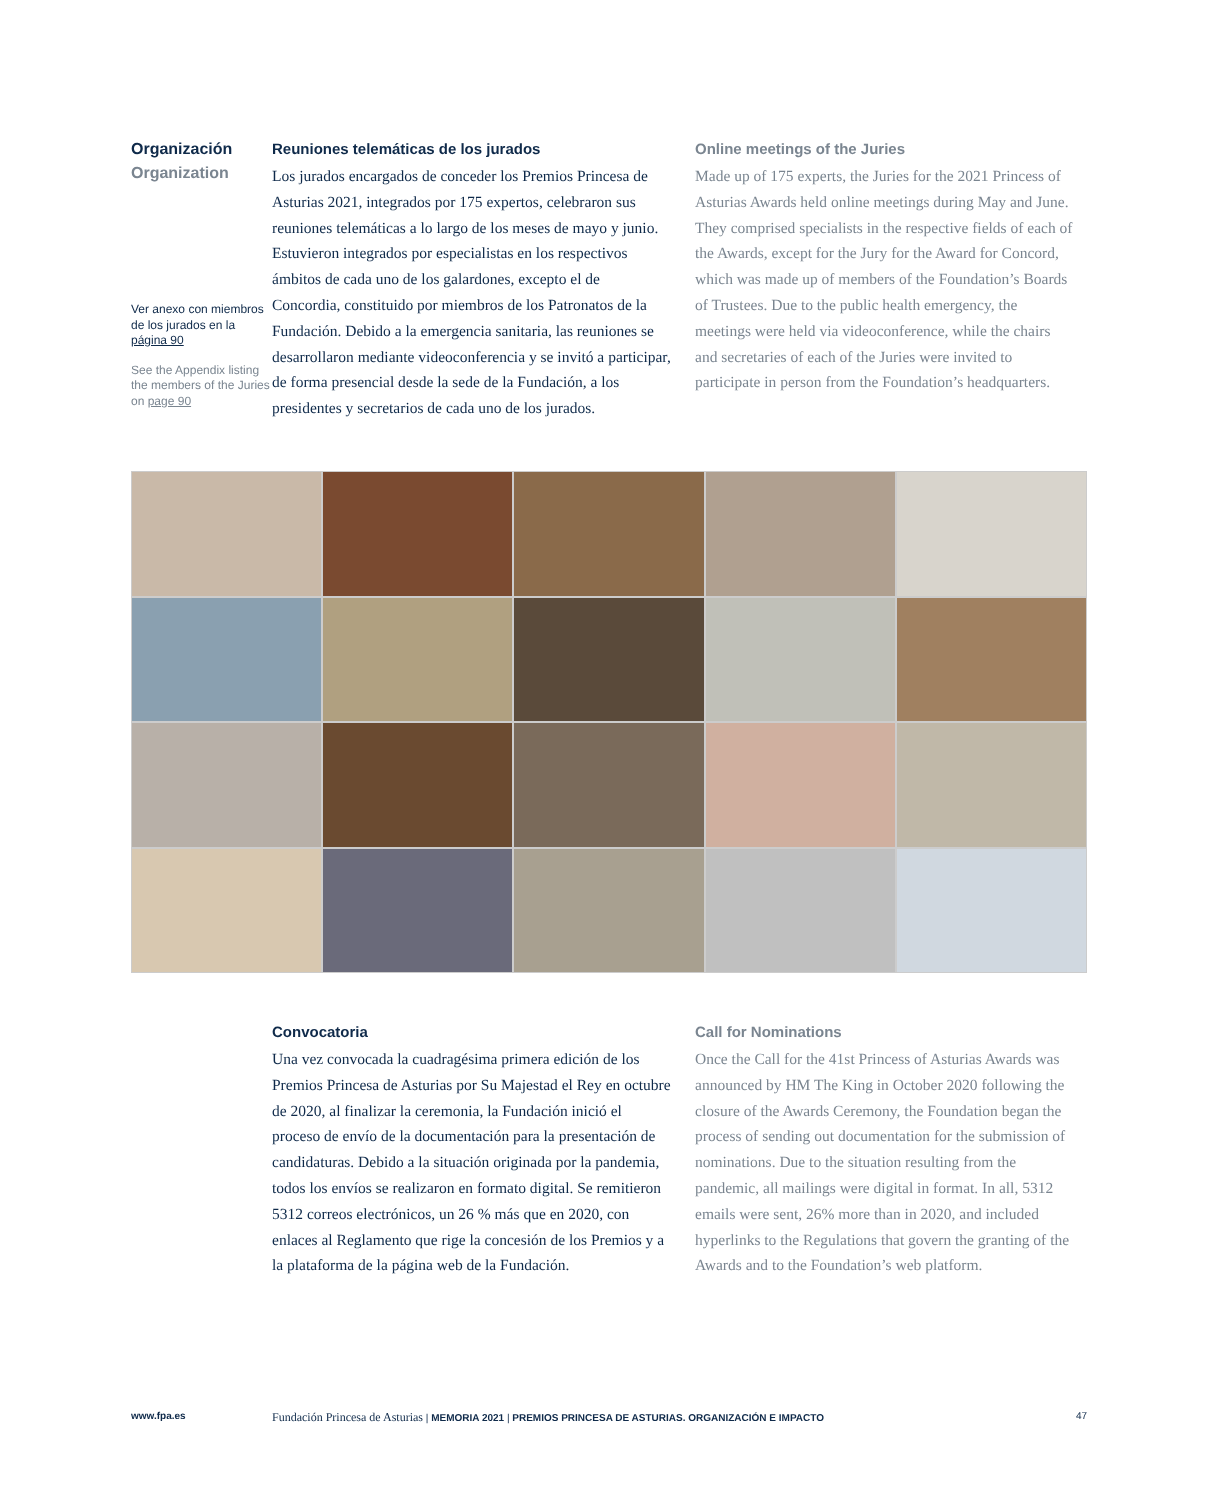Organización
Organization
Ver anexo con miembros de los jurados en la página 90
See the Appendix listing the members of the Juries on page 90
Reuniones telemáticas de los jurados
Los jurados encargados de conceder los Premios Princesa de Asturias 2021, integrados por 175 expertos, celebraron sus reuniones telemáticas a lo largo de los meses de mayo y junio. Estuvieron integrados por especialistas en los respectivos ámbitos de cada uno de los galardones, excepto el de Concordia, constituido por miembros de los Patronatos de la Fundación. Debido a la emergencia sanitaria, las reuniones se desarrollaron mediante videoconferencia y se invitó a participar, de forma presencial desde la sede de la Fundación, a los presidentes y secretarios de cada uno de los jurados.
Online meetings of the Juries
Made up of 175 experts, the Juries for the 2021 Princess of Asturias Awards held online meetings during May and June. They comprised specialists in the respective fields of each of the Awards, except for the Jury for the Award for Concord, which was made up of members of the Foundation’s Boards of Trustees. Due to the public health emergency, the meetings were held via videoconference, while the chairs and secretaries of each of the Juries were invited to participate in person from the Foundation’s headquarters.
Convocatoria
Una vez convocada la cuadragésima primera edición de los Premios Princesa de Asturias por Su Majestad el Rey en octubre de 2020, al finalizar la ceremonia, la Fundación inició el proceso de envío de la documentación para la presentación de candidaturas. Debido a la situación originada por la pandemia, todos los envíos se realizaron en formato digital. Se remitieron 5312 correos electrónicos, un 26 % más que en 2020, con enlaces al Reglamento que rige la concesión de los Premios y a la plataforma de la página web de la Fundación.
Call for Nominations
Once the Call for the 41st Princess of Asturias Awards was announced by HM The King in October 2020 following the closure of the Awards Ceremony, the Foundation began the process of sending out documentation for the submission of nominations. Due to the situation resulting from the pandemic, all mailings were digital in format. In all, 5312 emails were sent, 26% more than in 2020, and included hyperlinks to the Regulations that govern the granting of the Awards and to the Foundation’s web platform.
www.fpa.es Fundación Princesa de Asturias | MEMORIA 2021 | PREMIOS PRINCESA DE ASTURIAS. ORGANIZACIÓN E IMPACTO 47